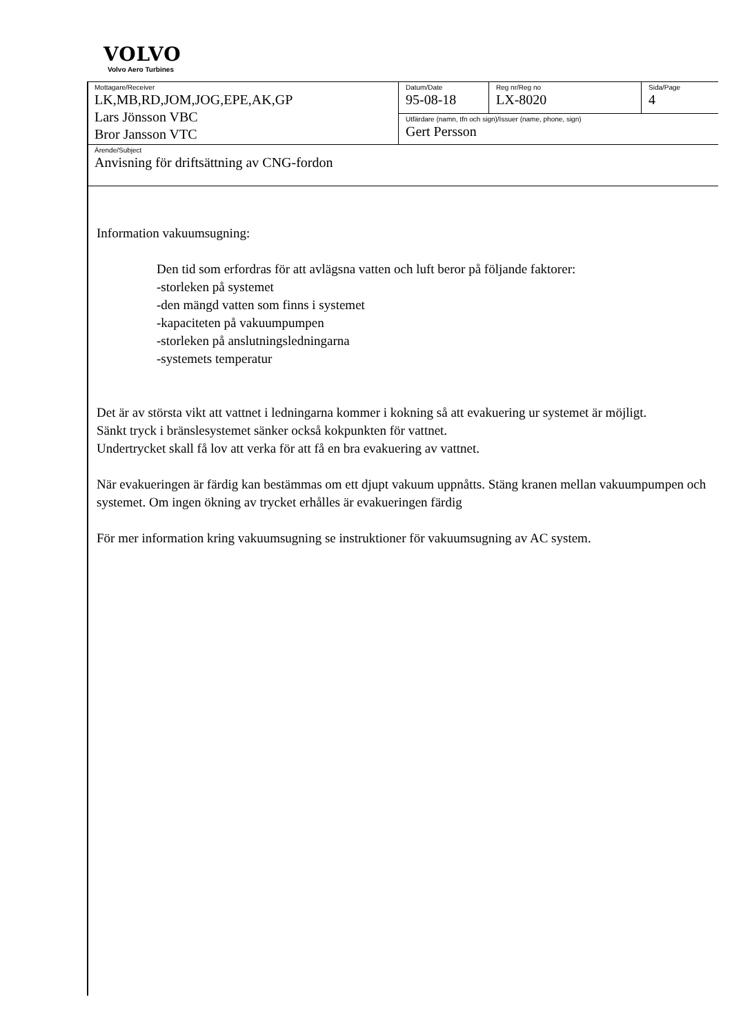VOLVO
Volvo Aero Turbines
| Mottagare/Receiver LK,MB,RD,JOM,JOG,EPE,AK,GP Lars Jönsson VBC Bror Jansson VTC | Datum/Date 95-08-18 | Reg nr/Reg no LX-8020 | Sida/Page 4 |
| | Utfärdare (namn, tfn och sign)/Issuer (name, phone, sign) Gert Persson | | |
| Ärende/Subject Anvisning för driftsättning av CNG-fordon | | | |
Information vakuumsugning:
Den tid som erfordras för att avlägsna vatten och luft beror på följande faktorer:
-storleken på systemet
-den mängd vatten som finns i systemet
-kapaciteten på vakuumpumpen
-storleken på anslutningsledningarna
-systemets temperatur
Det är av största vikt att vattnet i ledningarna kommer i kokning så att evakuering ur systemet är möjligt.
Sänkt tryck i bränslesystemet sänker också kokpunkten för vattnet.
Undertrycket skall få lov att verka för att få en bra evakuering av vattnet.
När evakueringen är färdig kan bestämmas om ett djupt vakuum uppnåtts. Stäng kranen mellan vakuumpumpen och systemet. Om ingen ökning av trycket erhålles är evakueringen färdig
För mer information kring vakuumsugning se instruktioner för vakuumsugning av AC system.